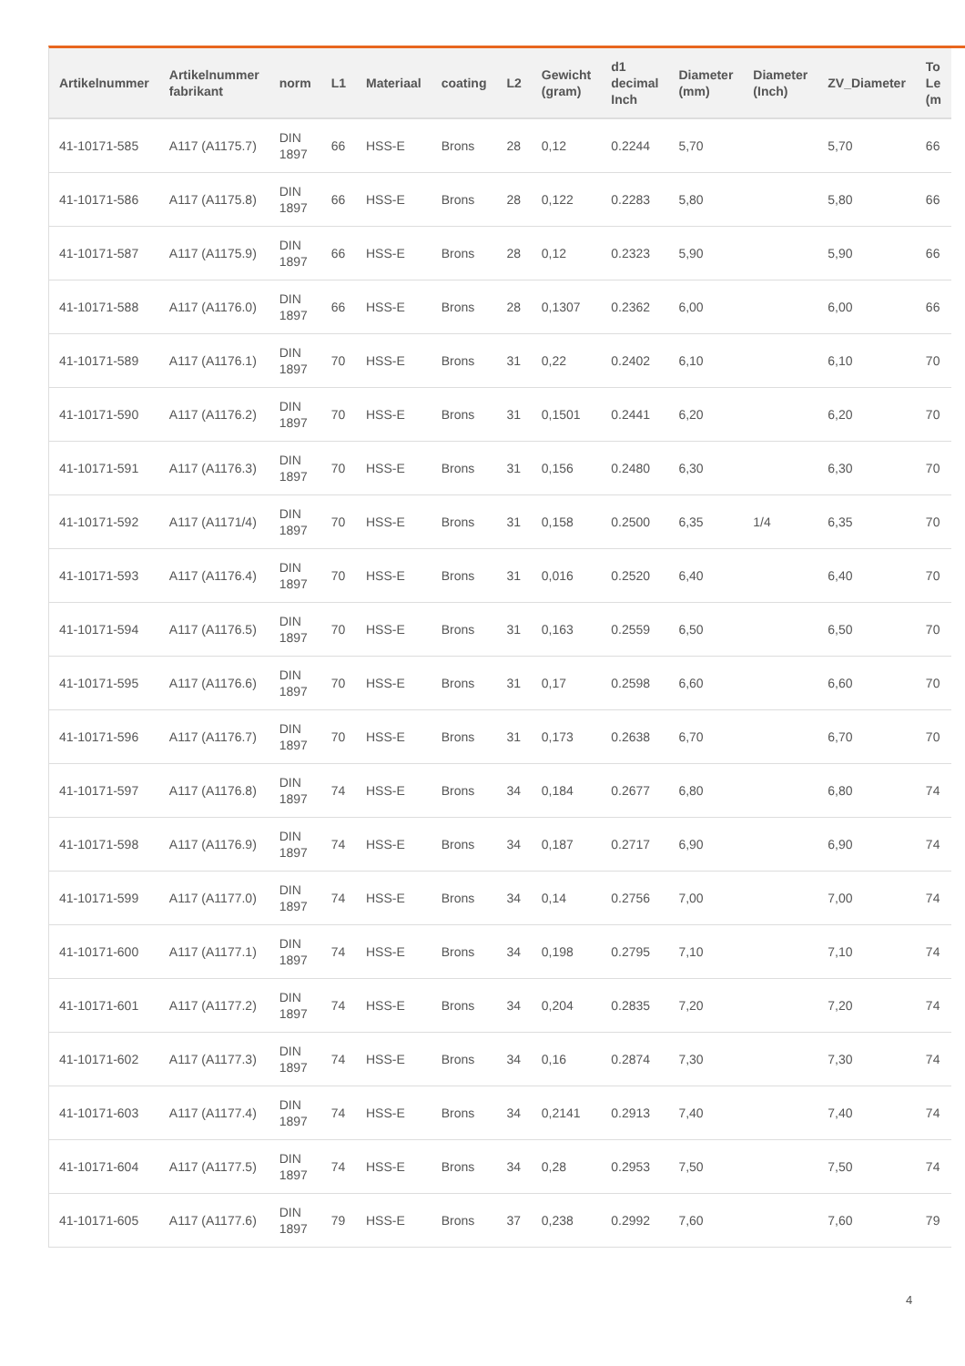| Artikelnummer | Artikelnummer fabrikant | norm | L1 | Materiaal | coating | L2 | Gewicht (gram) | d1 decimal Inch | Diameter (mm) | Diameter (Inch) | ZV_Diameter | To Le (m |
| --- | --- | --- | --- | --- | --- | --- | --- | --- | --- | --- | --- | --- |
| 41-10171-585 | A117 (A1175.7) | DIN 1897 | 66 | HSS-E | Brons | 28 | 0,12 | 0.2244 | 5,70 | | 5,70 | 66 |
| 41-10171-586 | A117 (A1175.8) | DIN 1897 | 66 | HSS-E | Brons | 28 | 0,122 | 0.2283 | 5,80 | | 5,80 | 66 |
| 41-10171-587 | A117 (A1175.9) | DIN 1897 | 66 | HSS-E | Brons | 28 | 0,12 | 0.2323 | 5,90 | | 5,90 | 66 |
| 41-10171-588 | A117 (A1176.0) | DIN 1897 | 66 | HSS-E | Brons | 28 | 0,1307 | 0.2362 | 6,00 | | 6,00 | 66 |
| 41-10171-589 | A117 (A1176.1) | DIN 1897 | 70 | HSS-E | Brons | 31 | 0,22 | 0.2402 | 6,10 | | 6,10 | 70 |
| 41-10171-590 | A117 (A1176.2) | DIN 1897 | 70 | HSS-E | Brons | 31 | 0,1501 | 0.2441 | 6,20 | | 6,20 | 70 |
| 41-10171-591 | A117 (A1176.3) | DIN 1897 | 70 | HSS-E | Brons | 31 | 0,156 | 0.2480 | 6,30 | | 6,30 | 70 |
| 41-10171-592 | A117 (A1171/4) | DIN 1897 | 70 | HSS-E | Brons | 31 | 0,158 | 0.2500 | 6,35 | 1/4 | 6,35 | 70 |
| 41-10171-593 | A117 (A1176.4) | DIN 1897 | 70 | HSS-E | Brons | 31 | 0,016 | 0.2520 | 6,40 | | 6,40 | 70 |
| 41-10171-594 | A117 (A1176.5) | DIN 1897 | 70 | HSS-E | Brons | 31 | 0,163 | 0.2559 | 6,50 | | 6,50 | 70 |
| 41-10171-595 | A117 (A1176.6) | DIN 1897 | 70 | HSS-E | Brons | 31 | 0,17 | 0.2598 | 6,60 | | 6,60 | 70 |
| 41-10171-596 | A117 (A1176.7) | DIN 1897 | 70 | HSS-E | Brons | 31 | 0,173 | 0.2638 | 6,70 | | 6,70 | 70 |
| 41-10171-597 | A117 (A1176.8) | DIN 1897 | 74 | HSS-E | Brons | 34 | 0,184 | 0.2677 | 6,80 | | 6,80 | 74 |
| 41-10171-598 | A117 (A1176.9) | DIN 1897 | 74 | HSS-E | Brons | 34 | 0,187 | 0.2717 | 6,90 | | 6,90 | 74 |
| 41-10171-599 | A117 (A1177.0) | DIN 1897 | 74 | HSS-E | Brons | 34 | 0,14 | 0.2756 | 7,00 | | 7,00 | 74 |
| 41-10171-600 | A117 (A1177.1) | DIN 1897 | 74 | HSS-E | Brons | 34 | 0,198 | 0.2795 | 7,10 | | 7,10 | 74 |
| 41-10171-601 | A117 (A1177.2) | DIN 1897 | 74 | HSS-E | Brons | 34 | 0,204 | 0.2835 | 7,20 | | 7,20 | 74 |
| 41-10171-602 | A117 (A1177.3) | DIN 1897 | 74 | HSS-E | Brons | 34 | 0,16 | 0.2874 | 7,30 | | 7,30 | 74 |
| 41-10171-603 | A117 (A1177.4) | DIN 1897 | 74 | HSS-E | Brons | 34 | 0,2141 | 0.2913 | 7,40 | | 7,40 | 74 |
| 41-10171-604 | A117 (A1177.5) | DIN 1897 | 74 | HSS-E | Brons | 34 | 0,28 | 0.2953 | 7,50 | | 7,50 | 74 |
| 41-10171-605 | A117 (A1177.6) | DIN 1897 | 79 | HSS-E | Brons | 37 | 0,238 | 0.2992 | 7,60 | | 7,60 | 79 |
4